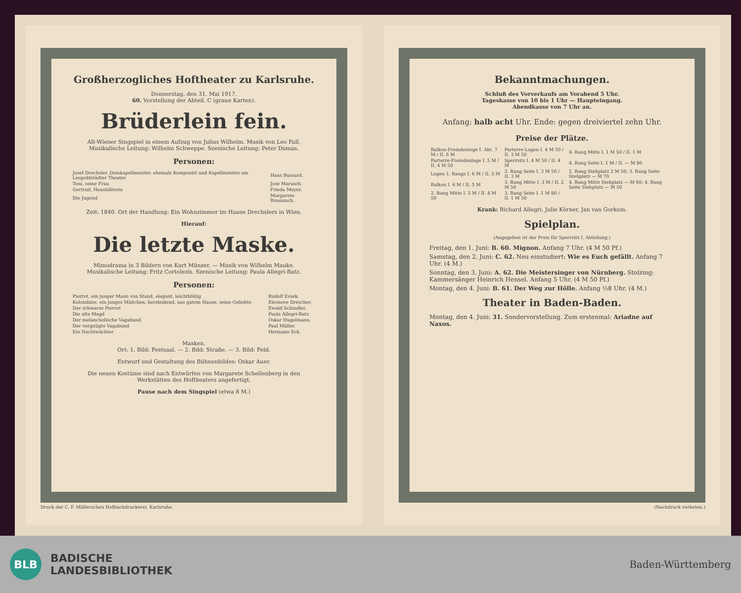Großherzogliches Hoftheater zu Karlsruhe.
Donnerstag, den 31. Mai 1917.
60. Vorstellung der Abteil. C (graue Karten).
Brüderlein fein.
Alt-Wiener Singspiel in einem Aufzug von Julius Wilhelm. Musik von Leo Fall.
Musikalische Leitung: Wilhelm Schweppe. Szenische Leitung: Peter Dumas.
Personen:
| Josef Drechsler, Domkapellmeister, ehemals Komponist und Kapellmeister am Leopoldstädter Theater | Hans Bussard. |
| Toni, seine Frau | Jose Marusch. |
| Gertrud, Haushälterin | Frieda Meyer. |
| Die Jugend | Margarete Braunisch. |
Zeit: 1840. Ort der Handlung: Ein Wohnzimmer im Hause Drechslers in Wien.
Hierauf:
Die letzte Maske.
Mimodrama in 3 Bildern von Kurt Münzer. — Musik von Wilhelm Mauke.
Musikalische Leitung: Fritz Cortolezis. Szenische Leitung: Paula Allegri-Batz.
Personen:
| Pierrot, ein junger Mann von Stand, elegant, leichtblütig | Rudolf Essek. |
| Kolombine, ein junges Mädchen, herzleidend, aus gutem Hause, seine Geliebte | Eleonore Drescher. |
| Der schwarze Pierrot | Ewald Schindler. |
| Die alte Magd | Paula Allegri-Batz. |
| Der melancholische Vagabund | Oskar Hugelmann. |
| Der vergnügte Vagabund | Paul Müller. |
| Ein Nachtwächter | Hermann Eck. |
Masken.
Ort: 1. Bild: Festsaal. — 2. Bild: Straße. — 3. Bild: Feld.
Entwurf und Gestaltung des Bühnenbildes: Oskar Auer.
Die neuen Kostüme sind nach Entwürfen von Margarete Schellenberg in den Werkstätten des Hoftheaters angefertigt.
Pause nach dem Singspiel (etwa 8 M.)
Druck der C. F. Müllerschen Hofbuchdruckerei. Karlsruhe.
Bekanntmachungen.
Schluß des Vorverkaufs am Vorabend 5 Uhr.
Tageskasse von 10 bis 1 Uhr — Haupteingang.
Abendkasse von 7 Uhr an.
Anfang: halb acht Uhr. Ende: gegen dreiviertel zehn Uhr.
Preise der Plätze.
| Balkon-Fremdenloge I. Abt. 7 M / II. 6 M | Parterre-Logen I. 4 M 50 / II. 3 M 50 | 4. Rang Mitte I. 1 M 50 / II. 1 M |
| Parterre-Fremdenloge I. 5 M / II. 4 M 50 | Sperrsitz I. 4 M 50 / II. 4 M | 4. Rang Seite I. 1 M / II. — M 80 |
| Logen 1. Rangs I. 6 M / II. 5 M | 2. Rang Seite I. 3 M 50 / II. 3 M | 2. Rang Stehplatz 2 M 50; 3. Rang Seite Stehplatz — M 70 |
| Balkon I. 6 M / II. 5 M | 3. Rang Mitte I. 3 M / II. 2 M 50 | 4. Rang Mitte Stehplatz — M 60; 4. Rang Seite Stehplatz — M 50 |
| 2. Rang Mitte I. 5 M / II. 4 M 50 | 3. Rang Seite I. 1 M 80 / II. 1 M 50 | |
Krank: Richard Allegri, Julie Körner, Jan van Gorkom.
Spielplan.
(Angegeben ist der Preis für Sperrsitz I. Abteilung.)
Freitag, den 1. Juni: B. 60. Mignon. Anfang 7 Uhr. (4 M 50 Pf.)
Samstag, den 2. Juni: C. 62. Neu einstudiert: Wie es Euch gefällt. Anfang 7 Uhr. (4 M.)
Sonntag, den 3. Juni: A. 62. Die Meistersinger von Nürnberg. Stolzing: Kammersänger Heinrich Hensel. Anfang 5 Uhr. (4 M 50 Pf.)
Montag, den 4. Juni: B. 61. Der Weg zur Hölle. Anfang ½8 Uhr. (4 M.)
Theater in Baden-Baden.
Montag, den 4. Juni: 31. Sondervorstellung. Zum erstenmal: Ariadne auf Naxos.
(Nachdruck verboten.)
BLB
BADISCHE
LANDESBIBLIOTHEK
Baden-Württemberg